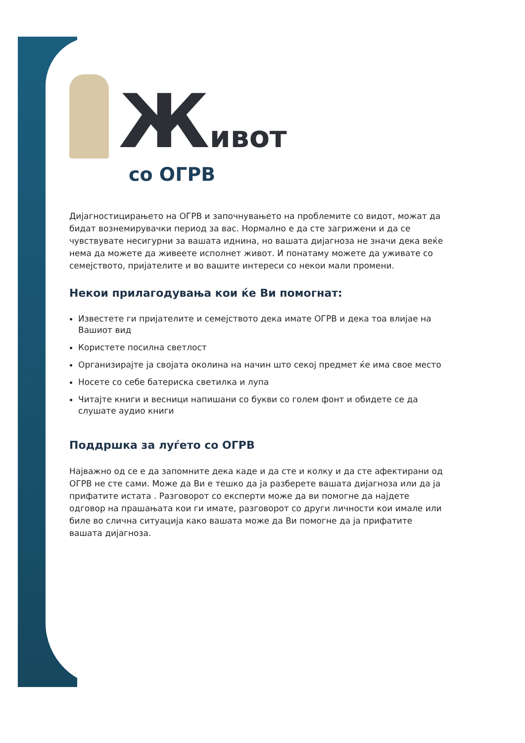Живот
со ОГРВ
Дијагностицирањето на ОГРВ и започнувањето на проблемите со видот, можат да бидат вознемирувачки период за вас. Нормално е да сте загрижени и да се чувствувате несигурни за вашата иднина, но вашата дијагноза не значи дека веќе нема да можете да живеете исполнет живот. И понатаму можете да уживате со семејството, пријателите и во вашите интереси со некои мали промени.
Некои прилагодувања кои ќе Ви помогнат:
Известете ги пријателите и семејството дека имате ОГРВ и дека тоа влијае на Вашиот вид
Користете посилна светлост
Организирајте ја својата околина на начин што секој предмет ќе има свое место
Носете со себе батериска светилка и лупа
Читајте книги и весници напишани со букви со голем фонт и обидете се да слушате аудио книги
Поддршка за луѓето со ОГРВ
Најважно од се е да запомните дека каде и да сте и колку и да сте афектирани од ОГРВ не сте сами. Може да Ви е тешко да ја разберете вашата дијагноза или да ја прифатите истата . Разговорот со експерти може да ви помогне да најдете одговор на прашањата кои ги имате, разговорот со други личности кои имале или биле во слична ситуација како вашата може да Ви помогне да ја прифатите вашата дијагноза.